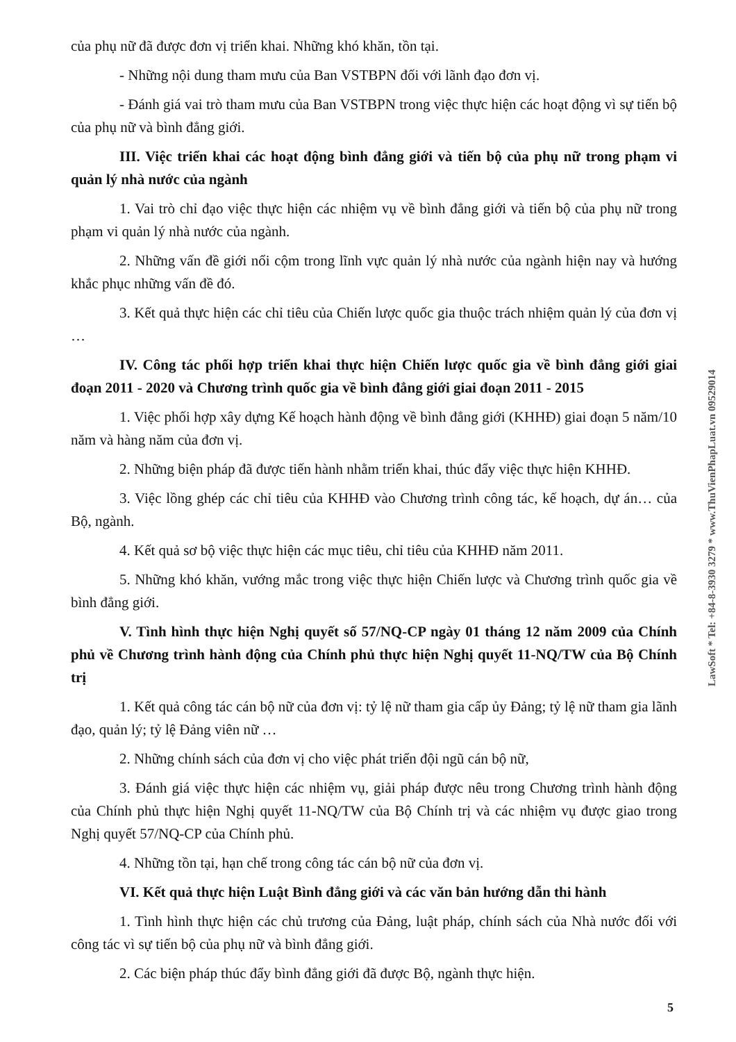của phụ nữ đã được đơn vị triển khai. Những khó khăn, tồn tại.
- Những nội dung tham mưu của Ban VSTBPN đối với lãnh đạo đơn vị.
- Đánh giá vai trò tham mưu của Ban VSTBPN trong việc thực hiện các hoạt động vì sự tiến bộ của phụ nữ và bình đẳng giới.
III. Việc triển khai các hoạt động bình đẳng giới và tiến bộ của phụ nữ trong phạm vi quản lý nhà nước của ngành
1. Vai trò chỉ đạo việc thực hiện các nhiệm vụ về bình đẳng giới và tiến bộ của phụ nữ trong phạm vi quản lý nhà nước của ngành.
2. Những vấn đề giới nổi cộm trong lĩnh vực quản lý nhà nước của ngành hiện nay và hướng khắc phục những vấn đề đó.
3. Kết quả thực hiện các chỉ tiêu của Chiến lược quốc gia thuộc trách nhiệm quản lý của đơn vị …
IV. Công tác phối hợp triển khai thực hiện Chiến lược quốc gia về bình đẳng giới giai đoạn 2011 - 2020 và Chương trình quốc gia về bình đẳng giới giai đoạn 2011 - 2015
1. Việc phối hợp xây dựng Kế hoạch hành động về bình đẳng giới (KHHĐ) giai đoạn 5 năm/10 năm và hàng năm của đơn vị.
2. Những biện pháp đã được tiến hành nhằm triển khai, thúc đẩy việc thực hiện KHHĐ.
3. Việc lồng ghép các chỉ tiêu của KHHĐ vào Chương trình công tác, kế hoạch, dự án… của Bộ, ngành.
4. Kết quả sơ bộ việc thực hiện các mục tiêu, chỉ tiêu của KHHĐ năm 2011.
5. Những khó khăn, vướng mắc trong việc thực hiện Chiến lược và Chương trình quốc gia về bình đẳng giới.
V. Tình hình thực hiện Nghị quyết số 57/NQ-CP ngày 01 tháng 12 năm 2009 của Chính phủ về Chương trình hành động của Chính phủ thực hiện Nghị quyết 11-NQ/TW của Bộ Chính trị
1. Kết quả công tác cán bộ nữ của đơn vị: tỷ lệ nữ tham gia cấp ủy Đảng; tỷ lệ nữ tham gia lãnh đạo, quản lý; tỷ lệ Đảng viên nữ …
2. Những chính sách của đơn vị cho việc phát triển đội ngũ cán bộ nữ,
3. Đánh giá việc thực hiện các nhiệm vụ, giải pháp được nêu trong Chương trình hành động của Chính phủ thực hiện Nghị quyết 11-NQ/TW của Bộ Chính trị và các nhiệm vụ được giao trong Nghị quyết 57/NQ-CP của Chính phủ.
4. Những tồn tại, hạn chế trong công tác cán bộ nữ của đơn vị.
VI. Kết quả thực hiện Luật Bình đẳng giới và các văn bản hướng dẫn thi hành
1. Tình hình thực hiện các chủ trương của Đảng, luật pháp, chính sách của Nhà nước đối với công tác vì sự tiến bộ của phụ nữ và bình đẳng giới.
2. Các biện pháp thúc đẩy bình đẳng giới đã được Bộ, ngành thực hiện.
5
LawSoft * Tel: +84-8-3930 3279 * www.ThuVienPhapLuat.vn 09529014